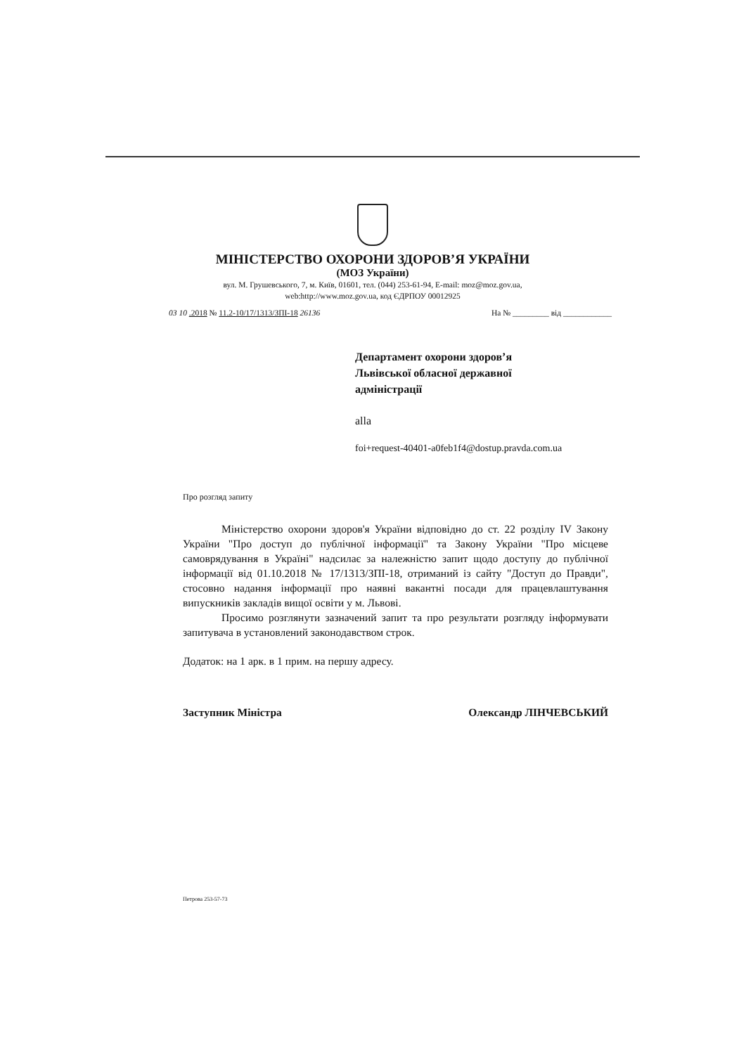МІНІСТЕРСТВО ОХОРОНИ ЗДОРОВ’Я УКРАЇНИ
(МОЗ України)
вул. М. Грушевського, 7, м. Київ, 01601, тел. (044) 253-61-94, E-mail: moz@moz.gov.ua,
web:http://www.moz.gov.ua, код ЄДРПОУ 00012925
03 10 .2018 № 11.2-10/17/1313/ЗПІ-18 26136 На № _________ від ____________
Департамент охорони здоров’я
Львівської обласної державної
адміністрації
alla
foi+request-40401-a0feb1f4@dostup.pravda.com.ua
Про розгляд запиту
Міністерство охорони здоров'я України відповідно до ст. 22 розділу IV Закону України "Про доступ до публічної інформації" та Закону України "Про місцеве самоврядування в Україні" надсилає за належністю запит щодо доступу до публічної інформації від 01.10.2018 № 17/1313/ЗПІ-18, отриманий із сайту "Доступ до Правди", стосовно надання інформації про наявні вакантні посади для працевлаштування випускників закладів вищої освіти у м. Львові.
Просимо розглянути зазначений запит та про результати розгляду інформувати запитувача в установлений законодавством строк.
Додаток: на 1 арк. в 1 прим. на першу адресу.
Заступник Міністра Олександр ЛІНЧЕВСЬКИЙ
Петрова 253-57-73